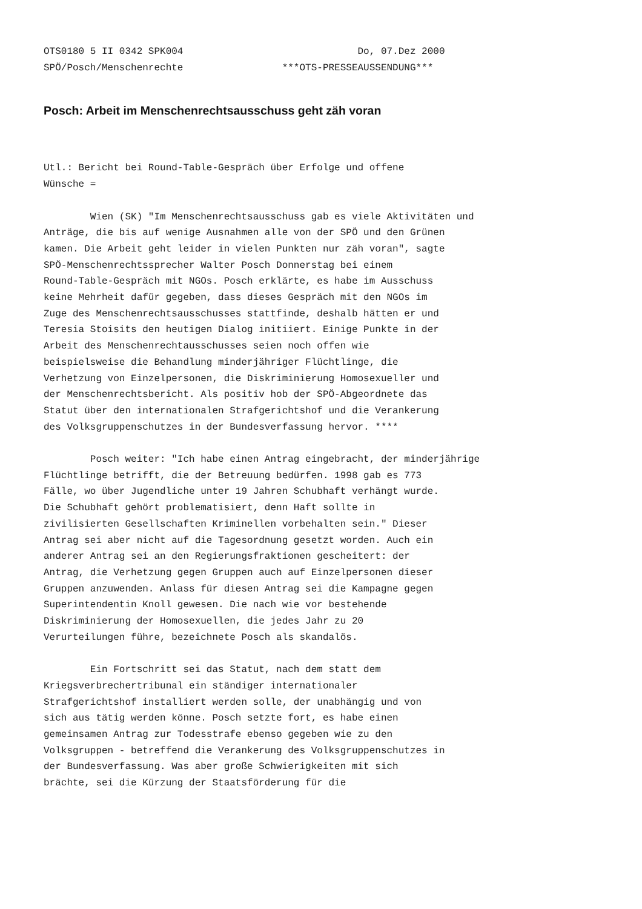OTS0180 5 II 0342 SPK004                              Do, 07.Dez 2000
SPÖ/Posch/Menschenrechte                 ***OTS-PRESSEAUSSENDUNG***
Posch: Arbeit im Menschenrechtsausschuss geht zäh voran
Utl.: Bericht bei Round-Table-Gespräch über Erfolge und offene
Wünsche =

        Wien (SK) "Im Menschenrechtsausschuss gab es viele Aktivitäten und
Anträge, die bis auf wenige Ausnahmen alle von der SPÖ und den Grünen
kamen. Die Arbeit geht leider in vielen Punkten nur zäh voran", sagte
SPÖ-Menschenrechtssprecher Walter Posch Donnerstag bei einem
Round-Table-Gespräch mit NGOs. Posch erklärte, es habe im Ausschuss
keine Mehrheit dafür gegeben, dass dieses Gespräch mit den NGOs im
Zuge des Menschenrechtsausschusses stattfinde, deshalb hätten er und
Teresia Stoisits den heutigen Dialog initiiert. Einige Punkte in der
Arbeit des Menschenrechtausschusses seien noch offen wie
beispielsweise die Behandlung minderjähriger Flüchtlinge, die
Verhetzung von Einzelpersonen, die Diskriminierung Homosexueller und
der Menschenrechtsbericht. Als positiv hob der SPÖ-Abgeordnete das
Statut über den internationalen Strafgerichtshof und die Verankerung
des Volksgruppenschutzes in der Bundesverfassung hervor. ****

        Posch weiter: "Ich habe einen Antrag eingebracht, der minderjährige
Flüchtlinge betrifft, die der Betreuung bedürfen. 1998 gab es 773
Fälle, wo über Jugendliche unter 19 Jahren Schubhaft verhängt wurde.
Die Schubhaft gehört problematisiert, denn Haft sollte in
zivilisierten Gesellschaften Kriminellen vorbehalten sein." Dieser
Antrag sei aber nicht auf die Tagesordnung gesetzt worden. Auch ein
anderer Antrag sei an den Regierungsfraktionen gescheitert: der
Antrag, die Verhetzung gegen Gruppen auch auf Einzelpersonen dieser
Gruppen anzuwenden. Anlass für diesen Antrag sei die Kampagne gegen
Superintendentin Knoll gewesen. Die nach wie vor bestehende
Diskriminierung der Homosexuellen, die jedes Jahr zu 20
Verurteilungen führe, bezeichnete Posch als skandalös.

        Ein Fortschritt sei das Statut, nach dem statt dem
Kriegsverbrechertribunal ein ständiger internationaler
Strafgerichtshof installiert werden solle, der unabhängig und von
sich aus tätig werden könne. Posch setzte fort, es habe einen
gemeinsamen Antrag zur Todesstrafe ebenso gegeben wie zu den
Volksgruppen - betreffend die Verankerung des Volksgruppenschutzes in
der Bundesverfassung. Was aber große Schwierigkeiten mit sich
brächte, sei die Kürzung der Staatsförderung für die